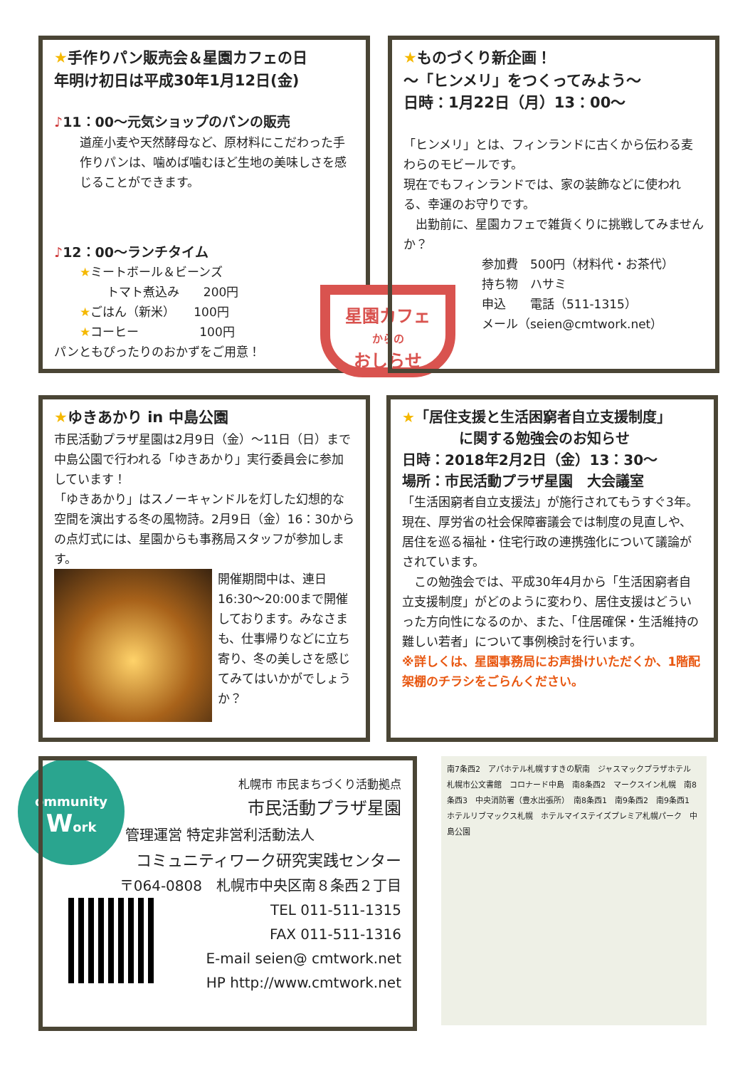★手作りパン販売会＆星園カフェの日
年明け初日は平成30年1月12日(金)
♪11：00～元気ショップのパンの販売
道産小麦や天然酵母など、原材料にこだわった手作りパンは、噛めば噛むほど生地の美味しさを感じることができます。
♪12：00～ランチタイム
★ミートボール＆ビーンズ
トマト煮込み　　200円
★ごはん（新米）　　100円
★コーヒー　　　　　100円
パンともぴったりのおかずをご用意！
星園カフェ
からの
おしらせ
★ものづくり新企画！
～「ヒンメリ」をつくってみよう～
日時：1月22日（月）13：00～
「ヒンメリ」とは、フィンランドに古くから伝わる麦わらのモビールです。
現在でもフィンランドでは、家の装飾などに使われる、幸運のお守りです。
　出勤前に、星園カフェで雑貨くりに挑戦してみませんか？
参加費　500円（材料代・お茶代）
持ち物　ハサミ
申込　　電話（511-1315）
メール（seien@cmtwork.net）
★ゆきあかり in 中島公園
市民活動プラザ星園は2月9日（金）～11日（日）まで中島公園で行われる「ゆきあかり」実行委員会に参加しています！
「ゆきあかり」はスノーキャンドルを灯した幻想的な空間を演出する冬の風物詩。2月9日（金）16：30からの点灯式には、星園からも事務局スタッフが参加します。
開催期間中は、連日16:30～20:00まで開催しております。みなさまも、仕事帰りなどに立ち寄り、冬の美しさを感じてみてはいかがでしょうか？
★「居住支援と生活困窮者自立支援制度」
　　　　に関する勉強会のお知らせ
日時：2018年2月2日（金）13：30～
場所：市民活動プラザ星園　大会議室
「生活困窮者自立支援法」が施行されてもうすぐ3年。現在、厚労省の社会保障審議会では制度の見直しや、居住を巡る福祉・住宅行政の連携強化について議論がされています。
　この勉強会では、平成30年4月から「生活困窮者自立支援制度」がどのように変わり、居住支援はどういった方向性になるのか、また、「住居確保・生活維持の難しい若者」について事例検討を行います。
※詳しくは、星園事務局にお声掛けいただくか、1階配架棚のチラシをごらんください。
ommunity
Work
札幌市 市民まちづくり活動拠点
市民活動プラザ星園
管理運営 特定非営利活動法人
コミュニティワーク研究実践センター
〒064-0808　札幌市中央区南８条西２丁目
TEL 011-511-1315
FAX 011-511-1316
E-mail seien@ cmtwork.net
HP http://www.cmtwork.net
南7条西2　アパホテル札幌すすきの駅南　ジャスマックプラザホテル　札幌市公文書館　コロナード中島　南8条西2　マークスイン札幌　南8条西3　中央消防署（豊水出張所）　南8条西1　南9条西2　南9条西1　ホテルリブマックス札幌　ホテルマイステイズプレミア札幌パーク　中島公園